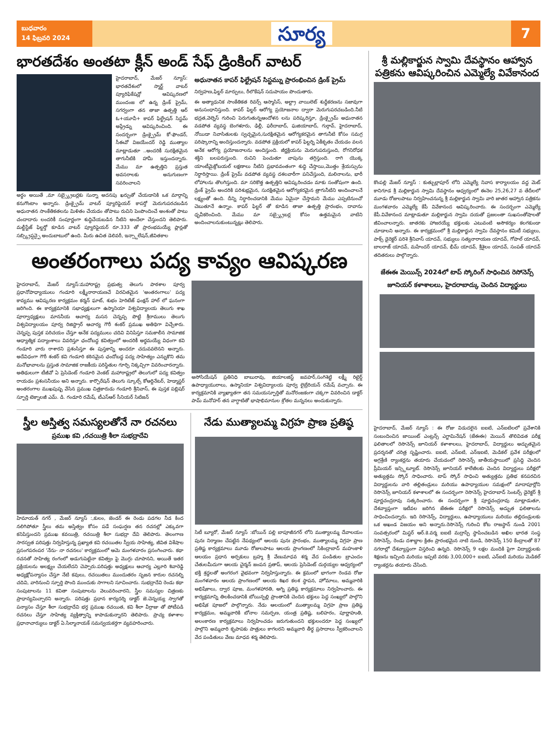బుధవారం
14 ఫిబ్రవరి 2024
సూర్య
7
భారతదేశం అంతటా క్లీన్ అండ్ సేఫ్ డ్రింకింగ్ వాటర్
హైదరాబాద్, మేజర్ న్యూస్: భారతదేశంలో స్మార్ట్ వాటర్ ప్యూరిఫికేషన్లో ఆవిష్కరణలో ముందంజ లో ఉన్న డ్రింక్ ప్రైమ్, సగర్వంగా తన తాజా ఉత్పత్తి ఆర్ ఓ+యూవీ+ కాపర్ ఫిల్ట్రేషన్ సిస్టమ్ అప్గ్రేడ్ను ఆవిష్కరించింది. ఈ సందర్భంగా డ్రింక్ప్రైమ్ కో-ఫౌండర్, సీఈవో విజయేందర్ రెడ్డి ముత్యాల మాట్లాడుతూ ..అందరికీ సురక్షితమైన తాగునీటికి హామీ ఇస్తుందన్నారు. మేము మా ఉత్పత్తిని ప్రస్తుత అవసరాలకు అనుగుణంగా సవరించాలని
అర్థం అయితే ,మా సబ్స్క్రైబర్లకు సున్నా అదనపు ఖర్చుతో చేయడానికి ఒక మార్గాన్ని కనుగొంటాం అన్నారు. డ్రింక్ప్రైమ్ వాటర్ ప్యూరిఫైయర్ కాపర్తో మెరుగుపరచబడిన అధునాతన సాంకేతికతలను మిళితం చేయడం తోపాటు రుచిని పెంపొందించే అంశంతో పాటు చందాదారు లందరికీ సంపూర్ణంగా శుద్ధిచేయబడిన నీటిని అందేలా చేస్తుందని తెలిపారు. మల్టీస్టేజ్ ఫిల్టర్తో కూడిన వాటర్ ప్యూరిఫైయర్ రూ.333 తో ప్రారంభమయ్యే ప్లాన్లతో సబ్స్క్రిప్షన్పై అందుబాటులో ఉంది. మీరు ఉచిత డెలివరీ, ఇన్స్టాలేషన్,జీవితకాల
అధునాతన కాపర్ ఫిల్ట్రేషన్ సిస్టమ్ను ప్రారంభించిన డ్రింక్ ప్రైమ్
నిర్వహణ,ఫిల్టర్ మార్పులు, రీలొకేషన్ సదుపాయం పొందుతారు.
ఈ అత్యాధునిక సాంకేతికత రివర్స్ ఆస్మాసిస్, అల్ట్రా వాయిలెట్ శుద్ధీకరణను సజావుగా అనుసంధానిస్తుంది. కాపర్ ఫిల్టర్ ఆరోగ్య ప్రయోజనాల ద్వారా మెరుగుపరచబడింది.నీటి భద్రత,వెల్నెస్ గురించి పెరుగుతున్నఆందోళన లను పరిష్కరిస్తూ, డ్రింక్ప్రైమ్ అధునాతన వడపోత వ్యవస్థ బెంగళూరు, ఢిల్లీ, ఫరీదాబాద్, ఘజియాబాద్, గుర్గావ్, హైదరాబాద్, నోయిడా నివాసితులకు స్వచ్ఛమైన,సురక్షితమైన ఆరోగ్యకరమైన తాగునీటి కోసం సమగ్ర పరిష్కారాన్ని అందిస్తుందన్నారు. వడపోత ప్రక్రియలో కాపర్ ఫిల్టర్ని ఏకీకృతం చేయడం వలన అనేక ఆరోగ్య ప్రయోజనాలను అందిస్తుంది. జీర్ణక్రియను మెరుగుపరుస్తుంది, రోగనిరోధక శక్తిని బలపరుస్తుంది. రుచిని పెంచుతూ వాపును తగ్గిస్తుంది. రాగి యొక్క యాంటీమైక్రోబయల్ లక్షణాలు నీటిని ప్రభావవంతంగా శుద్ధి చేస్తాయి,మొత్తం శ్రేయస్సును నిర్ధారిస్తాయి. డ్రింక్ ప్రైమ్ వడపోత వ్యవస్థ దశలవారీగా పనిచేస్తుంది, మలినాలను, భారీ లోహాలను తొలగిస్తుంది. మా సరికొత్త ఉత్పత్తిని ఆవిష్కరించడం మాకు సంతోషంగా ఉంది. డ్రింక్ ప్రైమ్ అందరికి పరిశుభ్రమైన, సురక్షితమైన ఆరోగ్యకరమైన త్రాగునీటిని అందించాలనే లక్ష్యంతో ఉంది. దీన్ని నిర్ధారించడానికి మేము ఏమైనా చేస్తామని మేము ఎప్పటినుంచో చెబుతూనే ఉన్నాం. కాపర్ ఫిల్టర్ తో కూడిన తాజా ఉత్పత్తి ప్రారంభం, దావాను ధృవీకరించింది. మేము మా సబ్స్క్రైబర్ల కోసం ఉత్తమమైన వాటిని అందించాలనుకుంటున్నట్లు తెలిపారు.
అంతరంగాలు పద్య కావ్యం ఆవిష్కరణ
హైదరాబాద్, మేజర్ న్యూస్:మహారాష్ట్ర ప్రభుత్వ తెలుగు పాఠశాల పూర్వ ప్రధానోపాధ్యాయులు గండూరి లక్ష్మీనారాయణచే విరచితమైన 'అంతరంగాలు' పద్య కావ్యము ఆవిష్కరణ కార్యక్రమం కర్మన్ ఘాట్, శుభం హెరిటేజ్ ఫంక్షన్ హాల్ లో ఘనంగా జరిగింది. ఈ కార్యక్రమానికి సభాధ్యక్షులుగా ఉస్మానియా విశ్వవిద్యాలయ తెలుగు శాఖ పూర్వాధ్యక్షులు మాననీయ ఆచార్య మసన చెన్నప్ప పొట్టి శ్రీరాములు తెలుగు విశ్వవిద్యాలయం పూర్వ రిజిస్ట్రార్ ఆచార్య గౌరీ శంకర్ ప్రముఖ అతిథిగా విచ్చేశారు. చెన్నప్ప పుస్తక పరిచయం చేస్తూ అనేక పద్యములు చదివి వినిపిస్తూ సమకాలీన సామాజిక ఆధ్యాత్మిక పద్యాంశాలు వివరిస్తూ ఛందోబద్ధ కవిత్వంలో అందరికీ అర్థమయ్యే విధంగా కవి గండూరి వారు రాశారని ప్రశంసిస్తూ ఈ పుస్తకాన్ని అందరూ చదువవలెనని అన్నారు. అదేవిధంగా గౌరీ శంకర్ కవి గండూరి కఠినమైన ఛందోబద్ధ పద్య సాహిత్యం ఎన్నుకొని తమ మనోభావాలను ప్రస్తుత సామాజిక రాజకీయ పరిస్థితుల గూర్చి నిక్కచ్చిగా వివరించారన్నారు. అతిథులుగా టీజీవో ఏ ప్రెసిడెంట్ గండూరి వెంకట్ మహారాష్ట్రలో తెలుగులో పద్య కవిత్వం రాయడం ప్రశంసనీయం అని అన్నారు. కార్పొరేషన్ తెలుగు స్కూల్స్ కోఆర్డినేటర్, హెడ్మాస్టర్ అంతరంగాల ముఖపుష్ప వేసిన ప్రముఖ చిత్రకారుడు గండూరి శ్రీనివాస్, ఈ పుస్తక పబ్లిషర్ స్ఫూర్తి టెక్నాలజీ ఎమ్. డి. గండూరి రమేష్, టీఎస్ఆర్ సీనియర్ సిటిజన్
అసోసియేషన్ ప్రతినిధి బాబురావు, జియాలజిస్ట్ జవహర్,సంగిశెట్టి లక్ష్మీ రిటైర్డ్ ఉపాధ్యాయురాలు, ఉస్మానియా విశ్వవిద్యాలయ పూర్వ లైబ్రేరియన్ రమేష్ వచ్చారు. ఈ కార్యక్రమానికి వ్యాఖ్యాతగా తన సమయస్ఫూర్తితో మనోరంజకంగా చక్కగా వివరించిన డాక్టర్ పామ్ మనోహర్ తన వాగ్ధాటితో భాషాభిమానుల శ్రోతల మన్ననలు అందుకున్నారు.
స్త్రీల అస్తిత్వ సమస్యలతోనే నా రచనలు
ప్రముఖ కవి ,రచయిత్రి శీలా సుభద్రాదేవి
హిమాయత్ నగర్ , మేజర్ న్యూస్ :,కులం, జెండర్ ఈ రెండు పడగల నీడ కింద నలిగిపోతూ స్త్రీలు తమ అస్తిత్వం కోసం పడే సంఘర్షణ తన రచనల్లో ఎక్కువగా కనిపిస్తుందని ప్రముఖ కవయిత్రి, రచయిత్రి శీలా సుభద్రా దేవి తెలిపారు. తెలంగాణ సారస్వత పరిషత్తు నిర్వహిస్తున్న ప్రఖ్యాత కవి రచయితల స్వీయ సాహిత్య, జీవిత విశేషాల ప్రసంగపరంపర 'నేను- నా రచనలు' కార్యక్రమంలో ఆమె మంగళవారం ప్రసంగించారు. కథా రచనతో సాహిత్య రంగంలో అడుగుపెట్టినా కవిత్వం పై మొగ్గు చూపానని, అయితే ఇతర ప్రక్రియలను అలక్ష్యం చేయలేదని చెప్పారు.పరిషత్తు అధ్యక్షులు ఆచార్య ఎల్లూరి శివారెడ్డి అధ్యక్షోపన్యాసం చేస్తూ నేటి కవులు, రచయితలు ముందుతరం సృజన కారుల రచనల్ని చదివి, వారినుంచి స్ఫూర్తి పొంది ముందుకు సాగాలని సూచించారు. సుభద్రాదేవి రెండు కథా సంపుటాలను 11 కవితా సంపుటాలను వెలువరించారని, స్త్రీల సమస్యల చిత్రణకు ప్రాధాన్యమిచ్చారని అన్నారు. పరిషత్తు ప్రధాన కార్యదర్శి డాక్టర్ జె.చెన్నయ్య స్వాగతో పన్యాసం చేస్తూ శీలా సుభద్రాదేవి భర్త ప్రముఖ రచయిత, కవి శీలా వీర్రాజు తో పోటీపడి రచనలు చేస్తూ సాహిత్య వ్యక్తిత్వాన్ని కాపాడుకున్నారని తెలిపారు. ప్రాచ్య కళాశాల ప్రధానాచార్యులు డాక్టర్ ఏ.సిల్మానాయక్ సమన్వయకర్తగా వ్యవహరించారు.
నేడు ముత్యాలమ్మ విగ్రహ ప్రాణ ప్రతిష్ఠ
సిటీ బ్యూరో, మేజర్ న్యూస్ :బోయిన్ పల్లి బాపూజీనగర్ లోని ముత్యాలమ్మ దేవాలయం పునః నిర్మాణం చేపట్టిన నేపథ్యంలో ఆలయ పునః ప్రారంభం, ముత్యాలమ్మ విగ్రహ ప్రాణ ప్రతిష్ట కార్యక్రమాలు మూడు రోజులపాటు ఆలయ ప్రాంగణంలో సికింద్రాబాద్ మహంకాళి ఆలయం ప్రధాన అర్చకులు బ్రహ్మ శ్రీ వేణుమాధవ శర్మ వేద పండితుల బ్రాఎందం చేతులమీదుగా ఆలయ చైర్మన్ జంపన ప్రతాప్, ఆలయ ప్రెసిడెంట్ దుర్గయ్యల ఆధ్వర్యంలో భక్తి శ్రద్ధలతో అంగరంగ వైభవంగా నిర్వహిస్తున్నారు. ఈ క్రమంలో భాగంగా రెండవ రోజు మంగళవారం ఆలయ ప్రాంగణంలో ఆలయ శిఖర కలశ స్థాపన, హోమాలు, అమ్మవారికి అభిషేకాలు, ద్వార పూజ, మంగళహారతి, అగ్ని ప్రతిష్ఠ కార్యక్రమాలు నిర్వహించారు. ఈ కార్యక్రమాన్ని తిలకించడానికి బోయిన్పల్లి ప్రాంతానికి చెందిన భక్తులు పెద్ద సంఖ్యలో పాల్గొని అభిషేక పూజలో పాల్గొన్నారు. నేడు ఆలయంలో ముత్యాలమ్మ విగ్రహ ప్రాణ ప్రతిష్ఠ కార్యక్రమం, అమ్మవారికి బోనాల సమర్పణ, యంత్ర ప్రతిష్ట, బలిహరం, పూర్ణాహుతి, అలంకారణ కార్యక్రమాలు నిర్వహించడం జరుగుతుందని భక్తులందరూ పెద్ద సంఖ్యలో పాల్గొని అమ్మవారి కృపాపకు పాత్రులు కాగలరని అమ్మవారి తీర్థ ప్రసాదాలు స్వీకరించాలని వేద పండితులు వేణు మాధవ శర్మ తెలిపారు.
శ్రీ మల్లికార్జున స్వామి దేవస్థానం ఆహ్వాన పత్రికను ఆవిష్కరించిన ఎమ్మెల్యే వివేకానంద
కొంపల్లి మేజర్ న్యూస్ : కుత్బుల్లాపూర్ లోని ఎమ్మెల్యే నివాస కార్యాలయం వద్ద మెట్ కానిగూడ శ్రీ మల్లికార్జున స్వామి దేవస్థానం ఆధ్వర్యంలో ఈనెల 25,26,27 వ తేదీలలో మూడు రోజులపాటు నిర్వహించనున్న శ్రీ మల్లికార్జున స్వామి వారి జాతర ఆహ్వాన పత్రికను మంగళవారం ఎమ్మెల్యే కేపీ వివేకానంద ఆవిష్కరించారు. ఈ సందర్భంగా ఎమ్మెల్యే కేపీ.వివేకానంద మాట్లాడుతూ మల్లికార్జున స్వామి దయతో ప్రజలంతా సుఖసంతోషాలతో జీవించాలన్నారు. జాతరకు హాజరయ్యే భక్తులకు ఎటువంటి అసౌకర్యం కలగకుండా చూడాలని అన్నారు. ఈ కార్యక్రమంలో శ్రీ మల్లికార్జున స్వామి దేవస్థానం కమిటీ సభ్యులు, పాక్స్ డైరెక్టర్ పరిశె శ్రీనివాస్ యాదవ్, సభ్యులు సత్యనారాయణ యాదవ్, గోపాల్ యాదవ్, బాలరాజ్ యాదవ్, మహేందర్ యాదవ్, భీమ్ యాదవ్, శ్రీశైలం యాదవ్, సంపత్ యాదవ్ తదితరులు పాల్గొన్నారు.
జేఈఈ మెయిన్స్ 2024లో టాప్ స్కోరింగ్ సాధించిన రెసోనెన్స్ జూనియర్ కళాశాలలు, హైదరాబాద్కు చెందిన విద్యార్థులు
హైదరాబాద్, మేజర్ న్యూస్ : ఈ రోజు విడుదలైన ఐఐటి, ఎన్ఐటిలలో ప్రవేశానికి సంబందించిన జాయింట్ ఎంట్రన్స్ ఎగ్జామినేషన్ (జేఈఈ) మెయిన్ తొలివిడత పరీక్ష ఫలితాలలో రెసొనెన్స్ జూనియర్ కళాశాలలు, హైదరాబాద్, విద్యార్థులు అద్భుతమైన ప్రదర్శనతో చరిత్ర సృష్టించారు. ఐఐటి, ఎన్ఐటి, ఎన్ఇఐటి, మెడికల్ ప్రవేశ పరీక్షలలో అగ్రశ్రేణి ర్యాంకర్లను తయారు చేయడంలో రెసొనెన్స్ జాతీయస్థాయిలో ప్రసిద్ధి చెందిన ప్రీమియర్ ఇన్స్టిట్యూట్. రెసొనెన్స్ జూనియర్ కాలేజీలకు చెందిన విద్యార్థులు పరీక్షలో అత్యుత్తమ స్కోర్ సాధించారు. టాప్ స్కోర్ సాధించి అత్యుత్తమ ప్రతిభ కనపరచిన విద్యార్థులను వారి తల్లితండ్రులు మరియు ఉపాధ్యాయుల సమక్షంలో మాదాపూర్లోని రెసొనెన్స్ జూనియర్ కళాశాలలో ఈ సందర్భంగా రెసొనెన్స్ హైదరాబాద్ సెంటర్స్ డైరెక్టర్ శ్రీ పూర్ణచంద్రరావు సత్కరించారు. ఈ సందర్భంగా శ్రీ పూర్ణచంద్రరావు మాట్లాడుతూ, దేశవ్యాప్తంగా ఇటీవల జరిగిన జేఈఈ పరీక్షలో రెసొనెన్స్ అద్భుత ఫలితాలను సాధించిందన్నారు. ఇది రెసొనెన్స్, విద్యార్థులు, ఉపాధ్యాయులు మరియు తల్లిదండ్రులకు ఒక అఖండ విజయం అని అన్నారు.రెసొనెన్స్ గురించి కోట రాజస్థాన్ నుండి 2001 సంవత్సరంలో మిస్టర్ ఆర్.కె.వర్మ ఐఐటి మద్రాస్చే స్థాపించబడిన అఖిల భారత సంస్థ రెసొనెన్స్. రెండు దశాబ్దాల క్రితం ప్రారంభమైన నాటి నుండి, రెసొనెన్స్ 150 కేంద్రాలతో 87 నగరాల్లో దేశవ్యాప్తంగా విస్తరించి ఉన్నది. రెసొనెన్స్ 9 లక్షల మందికి పైగా విద్యార్థులకు శిక్షణను ఇచ్చింది మరియు ఇప్పటి వరకు 3,00,000+ ఐఐటి, ఎన్ఐటి మరియు మెడికల్ ర్యాంకర్లను తయారు చేసింది.